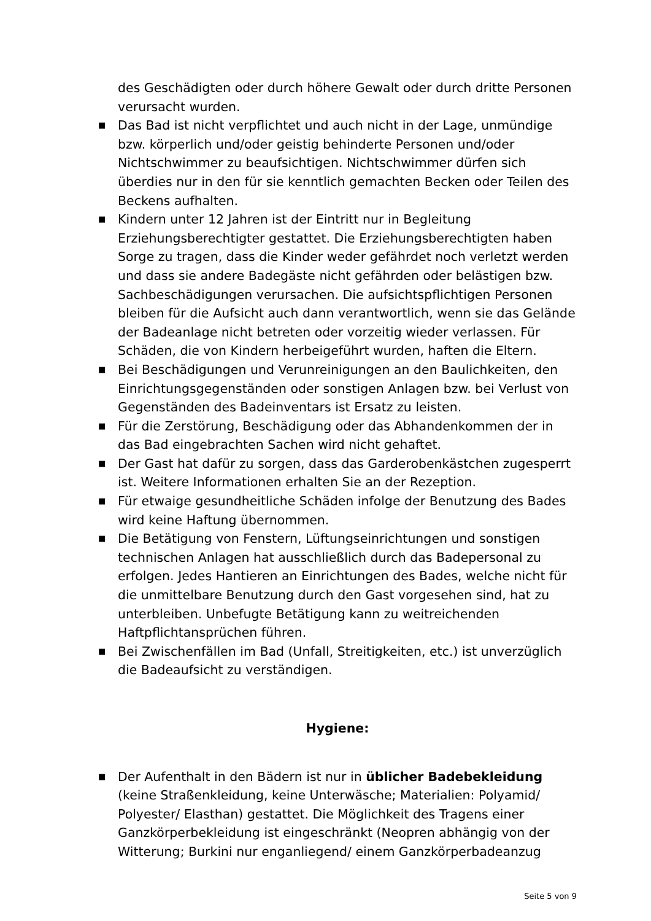des Geschädigten oder durch höhere Gewalt oder durch dritte Personen verursacht wurden.
■ Das Bad ist nicht verpflichtet und auch nicht in der Lage, unmündige bzw. körperlich und/oder geistig behinderte Personen und/oder Nichtschwimmer zu beaufsichtigen. Nichtschwimmer dürfen sich überdies nur in den für sie kenntlich gemachten Becken oder Teilen des Beckens aufhalten.
■ Kindern unter 12 Jahren ist der Eintritt nur in Begleitung Erziehungsberechtigter gestattet. Die Erziehungsberechtigten haben Sorge zu tragen, dass die Kinder weder gefährdet noch verletzt werden und dass sie andere Badegäste nicht gefährden oder belästigen bzw. Sachbeschädigungen verursachen. Die aufsichtspflichtigen Personen bleiben für die Aufsicht auch dann verantwortlich, wenn sie das Gelände der Badeanlage nicht betreten oder vorzeitig wieder verlassen. Für Schäden, die von Kindern herbeigeführt wurden, haften die Eltern.
■ Bei Beschädigungen und Verunreinigungen an den Baulichkeiten, den Einrichtungsgegenständen oder sonstigen Anlagen bzw. bei Verlust von Gegenständen des Badeinventars ist Ersatz zu leisten.
■ Für die Zerstörung, Beschädigung oder das Abhandenkommen der in das Bad eingebrachten Sachen wird nicht gehaftet.
■ Der Gast hat dafür zu sorgen, dass das Garderobenkästchen zugesperrt ist. Weitere Informationen erhalten Sie an der Rezeption.
■ Für etwaige gesundheitliche Schäden infolge der Benutzung des Bades wird keine Haftung übernommen.
■ Die Betätigung von Fenstern, Lüftungseinrichtungen und sonstigen technischen Anlagen hat ausschließlich durch das Badepersonal zu erfolgen. Jedes Hantieren an Einrichtungen des Bades, welche nicht für die unmittelbare Benutzung durch den Gast vorgesehen sind, hat zu unterbleiben. Unbefugte Betätigung kann zu weitreichenden Haftpflichtansprüchen führen.
■ Bei Zwischenfällen im Bad (Unfall, Streitigkeiten, etc.) ist unverzüglich die Badeaufsicht zu verständigen.
Hygiene:
■ Der Aufenthalt in den Bädern ist nur in üblicher Badebekleidung (keine Straßenkleidung, keine Unterwäsche; Materialien: Polyamid/ Polyester/ Elasthan) gestattet. Die Möglichkeit des Tragens einer Ganzkörperbekleidung ist eingeschränkt (Neopren abhängig von der Witterung; Burkini nur enganliegend/ einem Ganzkörperbadeanzug
Seite 5 von 9